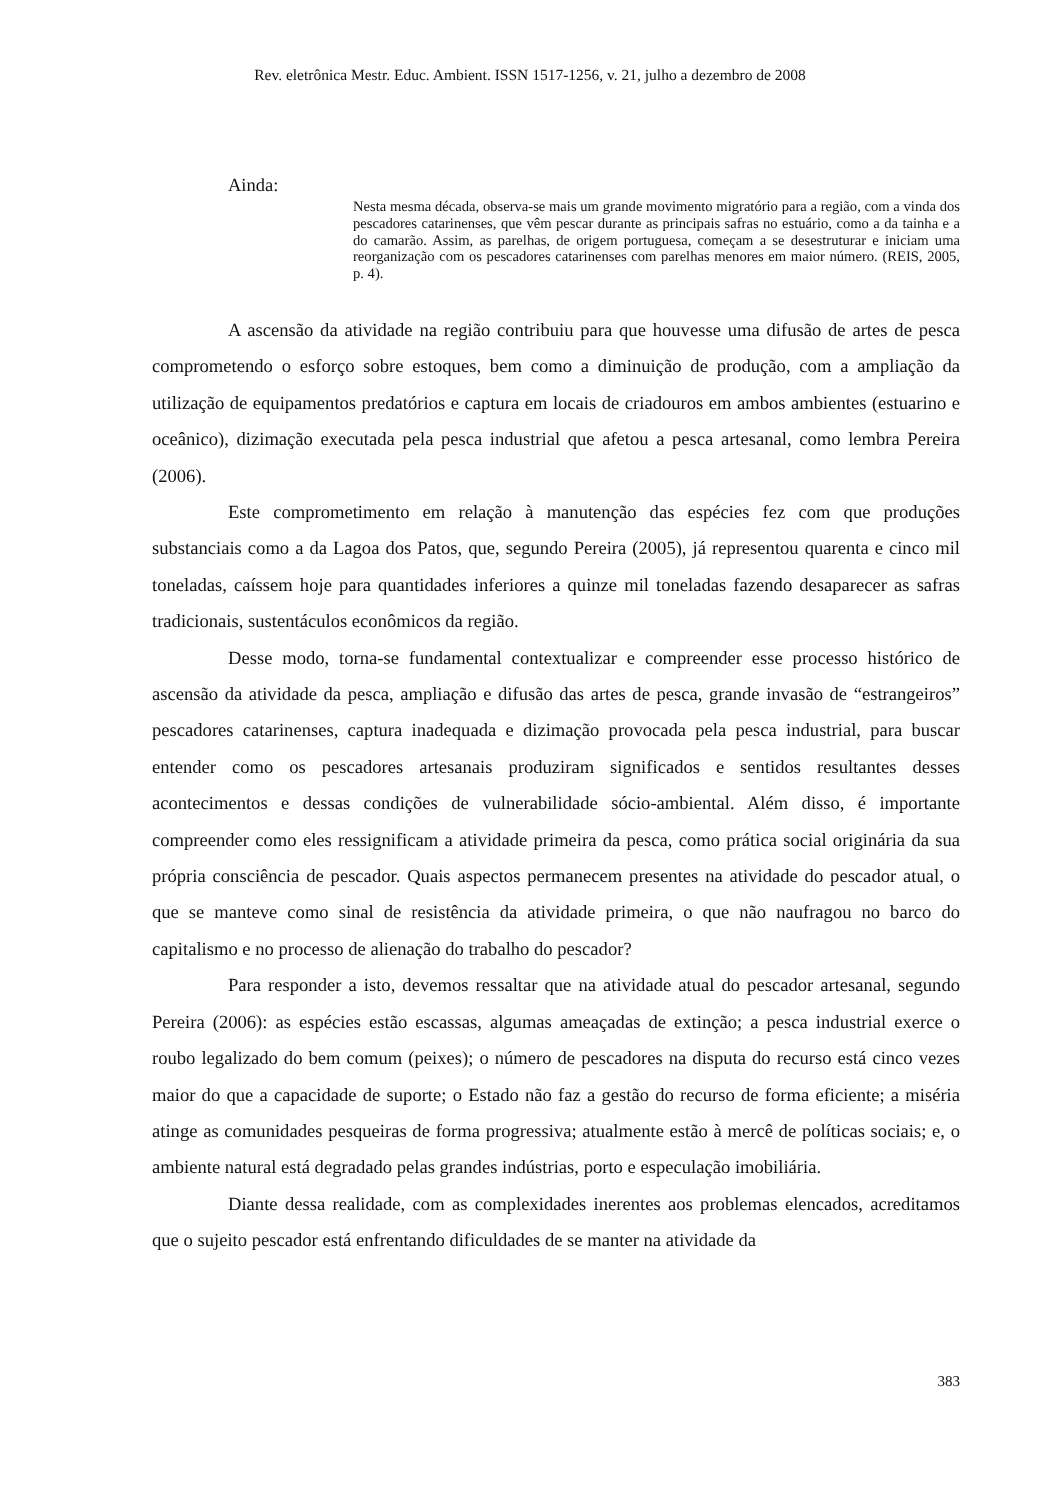Rev. eletrônica Mestr. Educ. Ambient. ISSN 1517-1256, v. 21, julho a dezembro de 2008
Ainda:
Nesta mesma década, observa-se mais um grande movimento migratório para a região, com a vinda dos pescadores catarinenses, que vêm pescar durante as principais safras no estuário, como a da tainha e a do camarão. Assim, as parelhas, de origem portuguesa, começam a se desestruturar e iniciam uma reorganização com os pescadores catarinenses com parelhas menores em maior número. (REIS, 2005, p. 4).
A ascensão da atividade na região contribuiu para que houvesse uma difusão de artes de pesca comprometendo o esforço sobre estoques, bem como a diminuição de produção, com a ampliação da utilização de equipamentos predatórios e captura em locais de criadouros em ambos ambientes (estuarino e oceânico), dizimação executada pela pesca industrial que afetou a pesca artesanal, como lembra Pereira (2006).
Este comprometimento em relação à manutenção das espécies fez com que produções substanciais como a da Lagoa dos Patos, que, segundo Pereira (2005), já representou quarenta e cinco mil toneladas, caíssem hoje para quantidades inferiores a quinze mil toneladas fazendo desaparecer as safras tradicionais, sustentáculos econômicos da região.
Desse modo, torna-se fundamental contextualizar e compreender esse processo histórico de ascensão da atividade da pesca, ampliação e difusão das artes de pesca, grande invasão de “estrangeiros” pescadores catarinenses, captura inadequada e dizimação provocada pela pesca industrial, para buscar entender como os pescadores artesanais produziram significados e sentidos resultantes desses acontecimentos e dessas condições de vulnerabilidade sócio-ambiental. Além disso, é importante compreender como eles ressignificam a atividade primeira da pesca, como prática social originária da sua própria consciência de pescador. Quais aspectos permanecem presentes na atividade do pescador atual, o que se manteve como sinal de resistência da atividade primeira, o que não naufragou no barco do capitalismo e no processo de alienação do trabalho do pescador?
Para responder a isto, devemos ressaltar que na atividade atual do pescador artesanal, segundo Pereira (2006): as espécies estão escassas, algumas ameaçadas de extinção; a pesca industrial exerce o roubo legalizado do bem comum (peixes); o número de pescadores na disputa do recurso está cinco vezes maior do que a capacidade de suporte; o Estado não faz a gestão do recurso de forma eficiente; a miséria atinge as comunidades pesqueiras de forma progressiva; atualmente estão à mercê de políticas sociais; e, o ambiente natural está degradado pelas grandes indústrias, porto e especulação imobiliária.
Diante dessa realidade, com as complexidades inerentes aos problemas elencados, acreditamos que o sujeito pescador está enfrentando dificuldades de se manter na atividade da
383